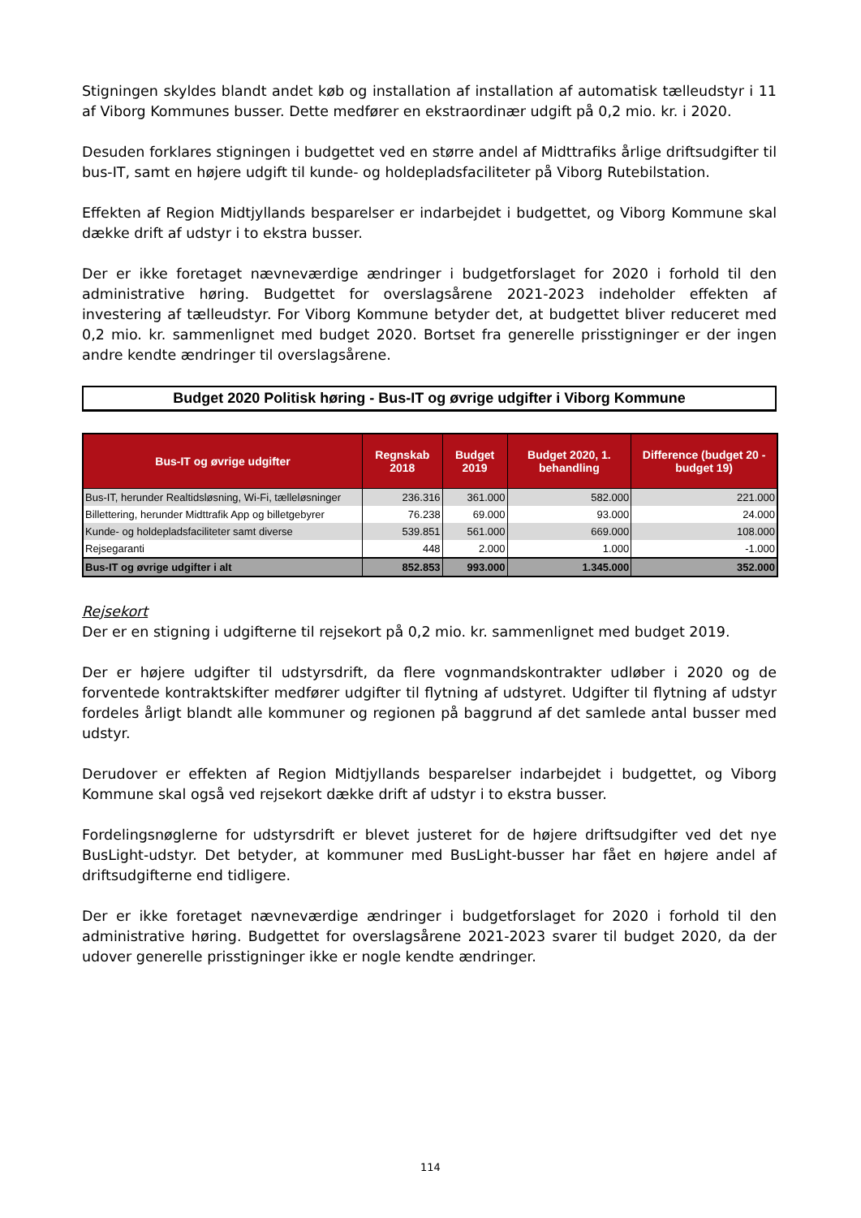Stigningen skyldes blandt andet køb og installation af installation af automatisk tælleudstyr i 11 af Viborg Kommunes busser. Dette medfører en ekstraordinær udgift på 0,2 mio. kr. i 2020.
Desuden forklares stigningen i budgettet ved en større andel af Midttrafiks årlige driftsudgifter til bus-IT, samt en højere udgift til kunde- og holdepladsfaciliteter på Viborg Rutebilstation.
Effekten af Region Midtjyllands besparelser er indarbejdet i budgettet, og Viborg Kommune skal dække drift af udstyr i to ekstra busser.
Der er ikke foretaget nævneværdige ændringer i budgetforslaget for 2020 i forhold til den administrative høring. Budgettet for overslagsårene 2021-2023 indeholder effekten af investering af tælleudstyr. For Viborg Kommune betyder det, at budgettet bliver reduceret med 0,2 mio. kr. sammenlignet med budget 2020. Bortset fra generelle prisstigninger er der ingen andre kendte ændringer til overslagsårene.
Budget 2020 Politisk høring - Bus-IT og øvrige udgifter i Viborg Kommune
| Bus-IT og øvrige udgifter | Regnskab 2018 | Budget 2019 | Budget 2020, 1. behandling | Difference (budget 20 - budget 19) |
| --- | --- | --- | --- | --- |
| Bus-IT, herunder Realtidsløsning, Wi-Fi, tælleløsninger | 236.316 | 361.000 | 582.000 | 221.000 |
| Billettering, herunder Midttrafik App og billetgebyrer | 76.238 | 69.000 | 93.000 | 24.000 |
| Kunde- og holdepladsfaciliteter samt diverse | 539.851 | 561.000 | 669.000 | 108.000 |
| Rejsegaranti | 448 | 2.000 | 1.000 | -1.000 |
| Bus-IT og øvrige udgifter i alt | 852.853 | 993.000 | 1.345.000 | 352.000 |
Rejsekort
Der er en stigning i udgifterne til rejsekort på 0,2 mio. kr. sammenlignet med budget 2019.
Der er højere udgifter til udstyrsdrift, da flere vognmandskontrakter udløber i 2020 og de forventede kontraktskifter medfører udgifter til flytning af udstyret. Udgifter til flytning af udstyr fordeles årligt blandt alle kommuner og regionen på baggrund af det samlede antal busser med udstyr.
Derudover er effekten af Region Midtjyllands besparelser indarbejdet i budgettet, og Viborg Kommune skal også ved rejsekort dække drift af udstyr i to ekstra busser.
Fordelingsnøglerne for udstyrsdrift er blevet justeret for de højere driftsudgifter ved det nye BusLight-udstyr. Det betyder, at kommuner med BusLight-busser har fået en højere andel af driftsudgifterne end tidligere.
Der er ikke foretaget nævneværdige ændringer i budgetforslaget for 2020 i forhold til den administrative høring. Budgettet for overslagsårene 2021-2023 svarer til budget 2020, da der udover generelle prisstigninger ikke er nogle kendte ændringer.
114